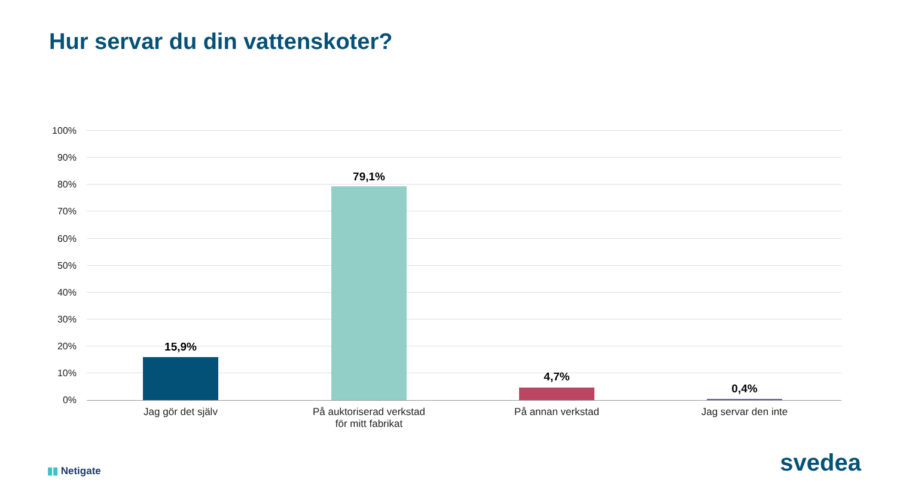Hur servar du din vattenskoter?
100%
90%
80%
70%
60%
50%
40%
30%
20%
10%
0%
15,9%
79,1%
4,7%
0,4%
Jag gör det själv
På auktoriserad verkstad
för mitt fabrikat
På annan verkstad Jag servar den inte
▮▮ Netigate svedea